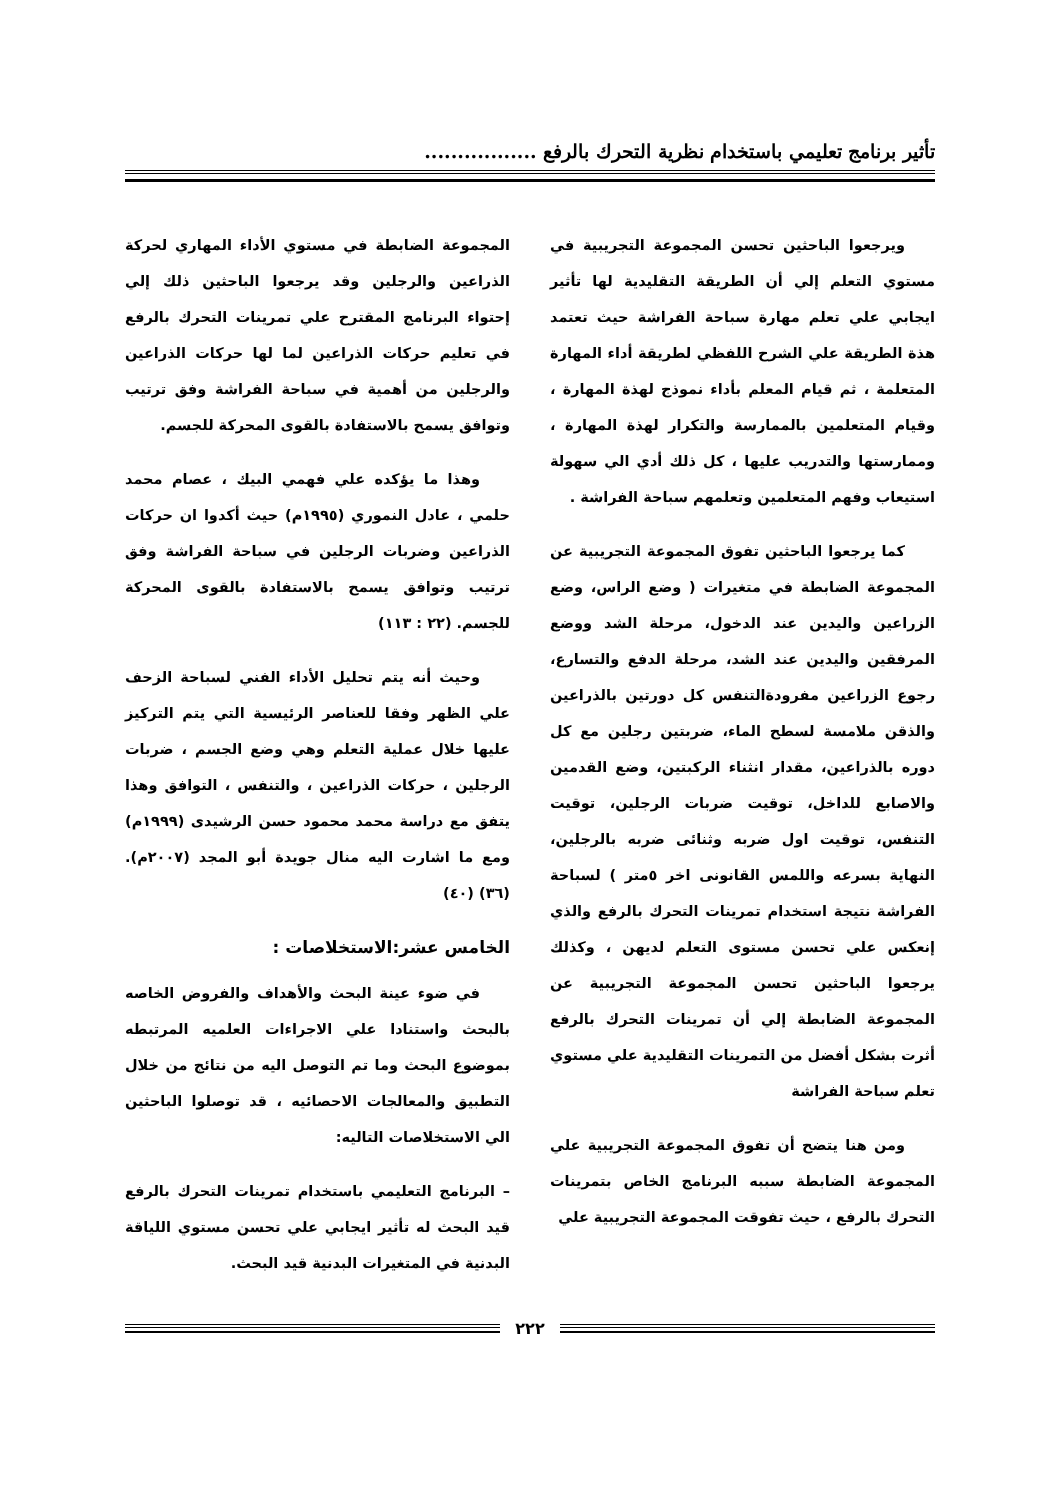تأثير برنامج تعليمي باستخدام نظرية التحرك بالرفع .................
ويرجعوا الباحثين تحسن المجموعة التجريبية في مستوي التعلم إلي أن الطريقة التقليدية لها تأثير ايجابي علي تعلم مهارة سباحة الفراشة حيث تعتمد هذة الطريقة علي الشرح اللفظي لطريقة أداء المهارة المتعلمة ، ثم قيام المعلم بأداء نموذج لهذة المهارة ، وقيام المتعلمين بالممارسة والتكرار لهذة المهارة ، وممارستها والتدريب عليها ، كل ذلك أدي الي سهولة استيعاب وفهم المتعلمين وتعلمهم سباحة الفراشة .
كما يرجعوا الباحثين تفوق المجموعة التجريبية عن المجموعة الضابطة في متغيرات ( وضع الراس، وضع الزراعين واليدين عند الدخول، مرحلة الشد ووضع المرفقين واليدين عند الشد، مرحلة الدفع والتسارع، رجوع الزراعين مفرودةالتنفس كل دورتين بالذراعين والذقن ملامسة لسطح الماء، ضربتين رجلين مع كل دوره بالذراعين، مقدار انثناء الركبتين، وضع القدمين والاصابع للداخل، توقيت ضربات الرجلين، توقيت التنفس، توقيت اول ضربه وثنائى ضربه بالرجلين، النهاية بسرعه واللمس القانونى اخر ٥متر ) لسباحة الفراشة نتيجة استخدام تمرينات التحرك بالرفع والذي إنعكس علي تحسن مستوى التعلم لديهن ، وكذلك يرجعوا الباحثين تحسن المجموعة التجريبية عن المجموعة الضابطة إلي أن تمرينات التحرك بالرفع أثرت بشكل أفضل من التمرينات التقليدية علي مستوي تعلم سباحة الفراشة
ومن هنا يتضح أن تفوق المجموعة التجريبية علي المجموعة الضابطة سببه البرنامج الخاص بتمرينات التحرك بالرفع ، حيث تفوقت المجموعة التجريبية علي
المجموعة الضابطة في مستوي الأداء المهاري لحركة الذراعين والرجلين وقد يرجعوا الباحثين ذلك إلي إحتواء البرنامج المقترح علي تمرينات التحرك بالرفع في تعليم حركات الذراعين لما لها حركات الذراعين والرجلين من أهمية في سباحة الفراشة وفق ترتيب وتوافق يسمح بالاستفادة بالقوى المحركة للجسم.
وهذا ما يؤكده علي فهمي البيك ، عصام محمد حلمي ، عادل النموري (١٩٩٥م) حيث أكدوا ان حركات الذراعين وضربات الرجلين في سباحة الفراشة وفق ترتيب وتوافق يسمح بالاستفادة بالقوى المحركة للجسم. (٢٢ : ١١٣)
وحيث أنه يتم تحليل الأداء الفني لسباحة الزحف علي الظهر وفقا للعناصر الرئيسية التي يتم التركيز عليها خلال عملية التعلم وهي وضع الجسم ، ضربات الرجلين ، حركات الذراعين ، والتنفس ، التوافق وهذا يتفق مع دراسة محمد محمود حسن الرشيدى (١٩٩٩م) ومع ما اشارت اليه منال جويدة أبو المجد (٢٠٠٧م). (٣٦) (٤٠)
الخامس عشر:الاستخلاصات :
في ضوء عينة البحث والأهداف والفروض الخاصه بالبحث واستنادا علي الاجراءات العلميه المرتبطه بموضوع البحث وما تم التوصل اليه من نتائج من خلال التطبيق والمعالجات الاحصائيه ، قد توصلوا الباحثين الي الاستخلاصات التاليه:
– البرنامج التعليمي باستخدام تمرينات التحرك بالرفع قيد البحث له تأثير ايجابي علي تحسن مستوي اللياقة البدنية في المتغيرات البدنية قيد البحث.
٢٢٢